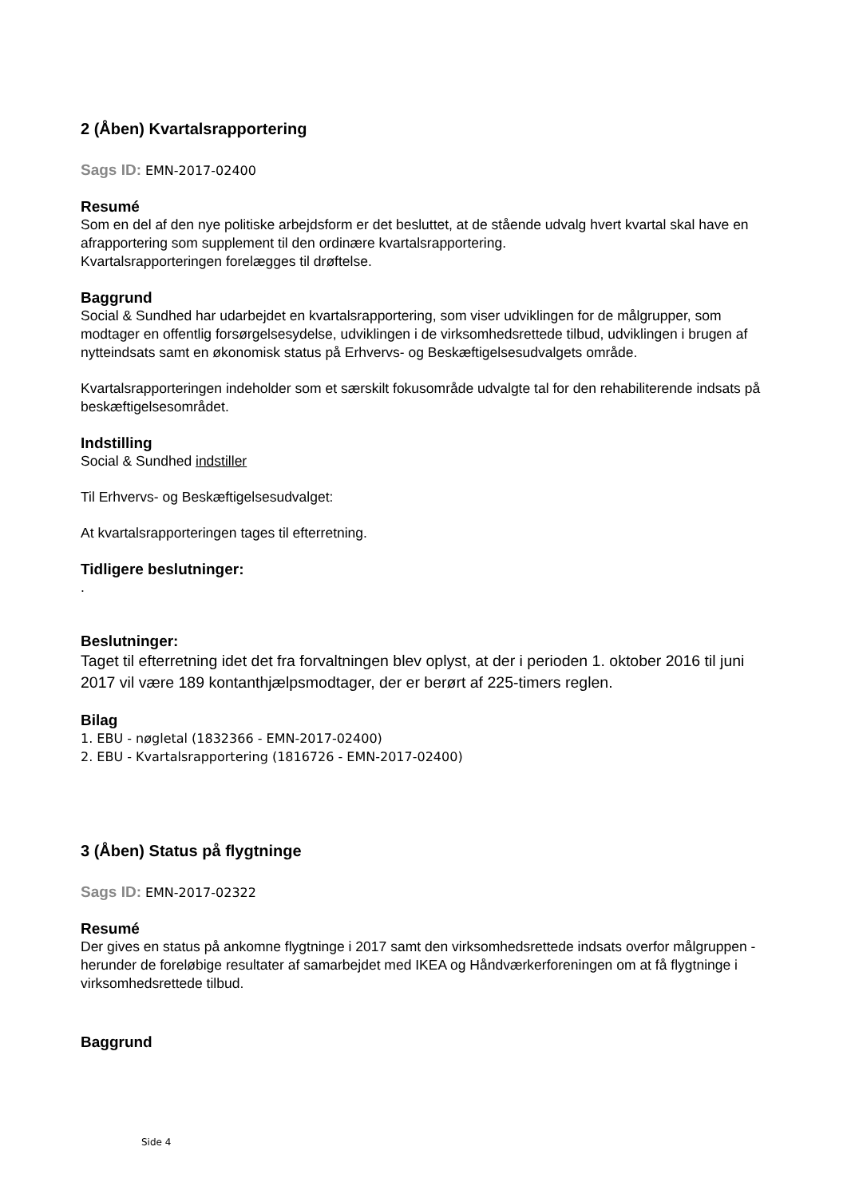2 (Åben) Kvartalsrapportering
Sags ID: EMN-2017-02400
Resumé
Som en del af den nye politiske arbejdsform er det besluttet, at de stående udvalg hvert kvartal skal have en afrapportering som supplement til den ordinære kvartalsrapportering.
Kvartalsrapporteringen forelægges til drøftelse.
Baggrund
Social & Sundhed har udarbejdet en kvartalsrapportering, som viser udviklingen for de målgrupper, som modtager en offentlig forsørgelsesydelse, udviklingen i de virksomhedsrettede tilbud, udviklingen i brugen af nytteindsats samt en økonomisk status på Erhvervs- og Beskæftigelsesudvalgets område.
Kvartalsrapporteringen indeholder som et særskilt fokusområde udvalgte tal for den rehabiliterende indsats på beskæftigelsesområdet.
Indstilling
Social & Sundhed indstiller
Til Erhvervs- og Beskæftigelsesudvalget:
At kvartalsrapporteringen tages til efterretning.
Tidligere beslutninger:
.
Beslutninger:
Taget til efterretning idet det fra forvaltningen blev oplyst, at der i perioden 1. oktober 2016 til juni 2017 vil være 189 kontanthjælpsmodtager, der er berørt af 225-timers reglen.
Bilag
1. EBU - nøgletal (1832366 - EMN-2017-02400)
2. EBU - Kvartalsrapportering (1816726 - EMN-2017-02400)
3 (Åben) Status på flygtninge
Sags ID: EMN-2017-02322
Resumé
Der gives en status på ankomne flygtninge i 2017 samt den virksomhedsrettede indsats overfor målgruppen - herunder de foreløbige resultater af samarbejdet med IKEA og Håndværkerforeningen om at få flygtninge i virksomhedsrettede tilbud.
Baggrund
Side 4